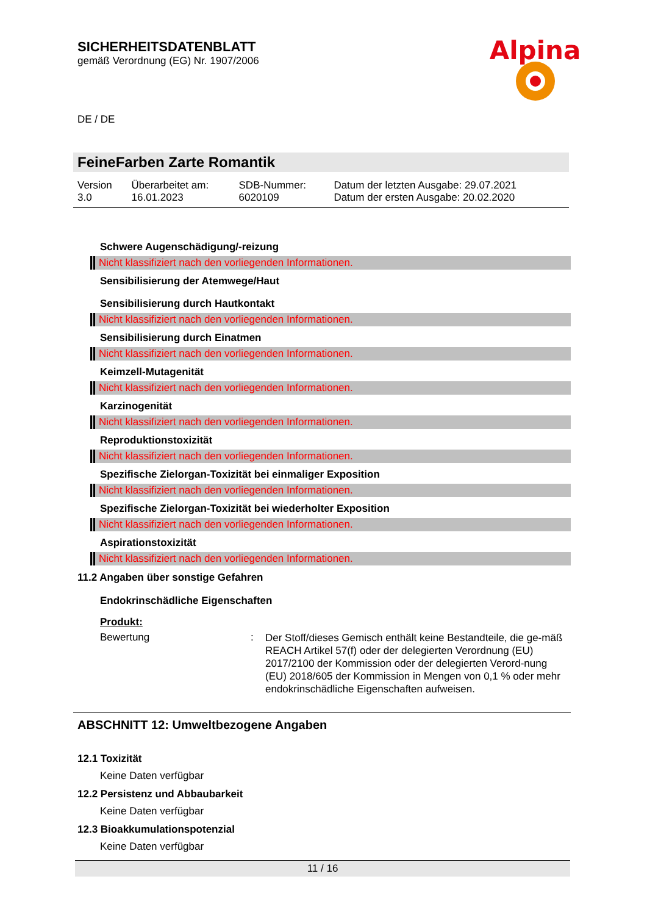SICHERHEITSDATENBLATT
gemäß Verordnung (EG) Nr. 1907/2006
Alpina
DE / DE
FeineFarben Zarte Romantik
| Version 3.0 | Überarbeitet am: 16.01.2023 | SDB-Nummer: 6020109 | Datum der letzten Ausgabe: 29.07.2021 Datum der ersten Ausgabe: 20.02.2020 |
Schwere Augenschädigung/-reizung
Nicht klassifiziert nach den vorliegenden Informationen.
Sensibilisierung der Atemwege/Haut
Sensibilisierung durch Hautkontakt
Nicht klassifiziert nach den vorliegenden Informationen.
Sensibilisierung durch Einatmen
Nicht klassifiziert nach den vorliegenden Informationen.
Keimzell-Mutagenität
Nicht klassifiziert nach den vorliegenden Informationen.
Karzinogenität
Nicht klassifiziert nach den vorliegenden Informationen.
Reproduktionstoxizität
Nicht klassifiziert nach den vorliegenden Informationen.
Spezifische Zielorgan-Toxizität bei einmaliger Exposition
Nicht klassifiziert nach den vorliegenden Informationen.
Spezifische Zielorgan-Toxizität bei wiederholter Exposition
Nicht klassifiziert nach den vorliegenden Informationen.
Aspirationstoxizität
Nicht klassifiziert nach den vorliegenden Informationen.
11.2 Angaben über sonstige Gefahren
Endokrinschädliche Eigenschaften
Produkt:
Bewertung :
Der Stoff/dieses Gemisch enthält keine Bestandteile, die ge-mäß REACH Artikel 57(f) oder der delegierten Verordnung (EU) 2017/2100 der Kommission oder der delegierten Verord-nung (EU) 2018/605 der Kommission in Mengen von 0,1 % oder mehr endokrinschädliche Eigenschaften aufweisen.
ABSCHNITT 12: Umweltbezogene Angaben
12.1 Toxizität
Keine Daten verfügbar
12.2 Persistenz und Abbaubarkeit
Keine Daten verfügbar
12.3 Bioakkumulationspotenzial
Keine Daten verfügbar
11 / 16